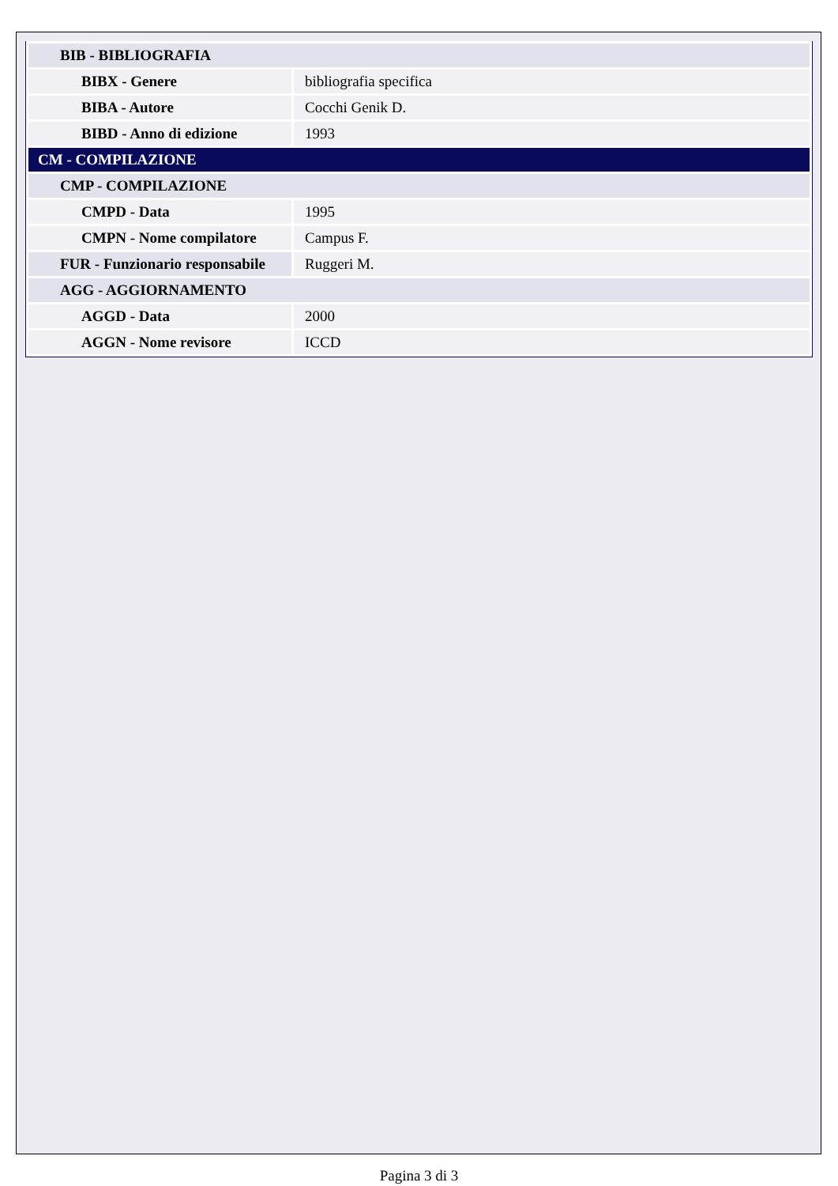| BIB - BIBLIOGRAFIA | |
| BIBX - Genere | bibliografia specifica |
| BIBA - Autore | Cocchi Genik D. |
| BIBD - Anno di edizione | 1993 |
| CM - COMPILAZIONE | |
| CMP - COMPILAZIONE | |
| CMPD - Data | 1995 |
| CMPN - Nome compilatore | Campus F. |
| FUR - Funzionario responsabile | Ruggeri M. |
| AGG - AGGIORNAMENTO | |
| AGGD - Data | 2000 |
| AGGN - Nome revisore | ICCD |
Pagina 3 di 3